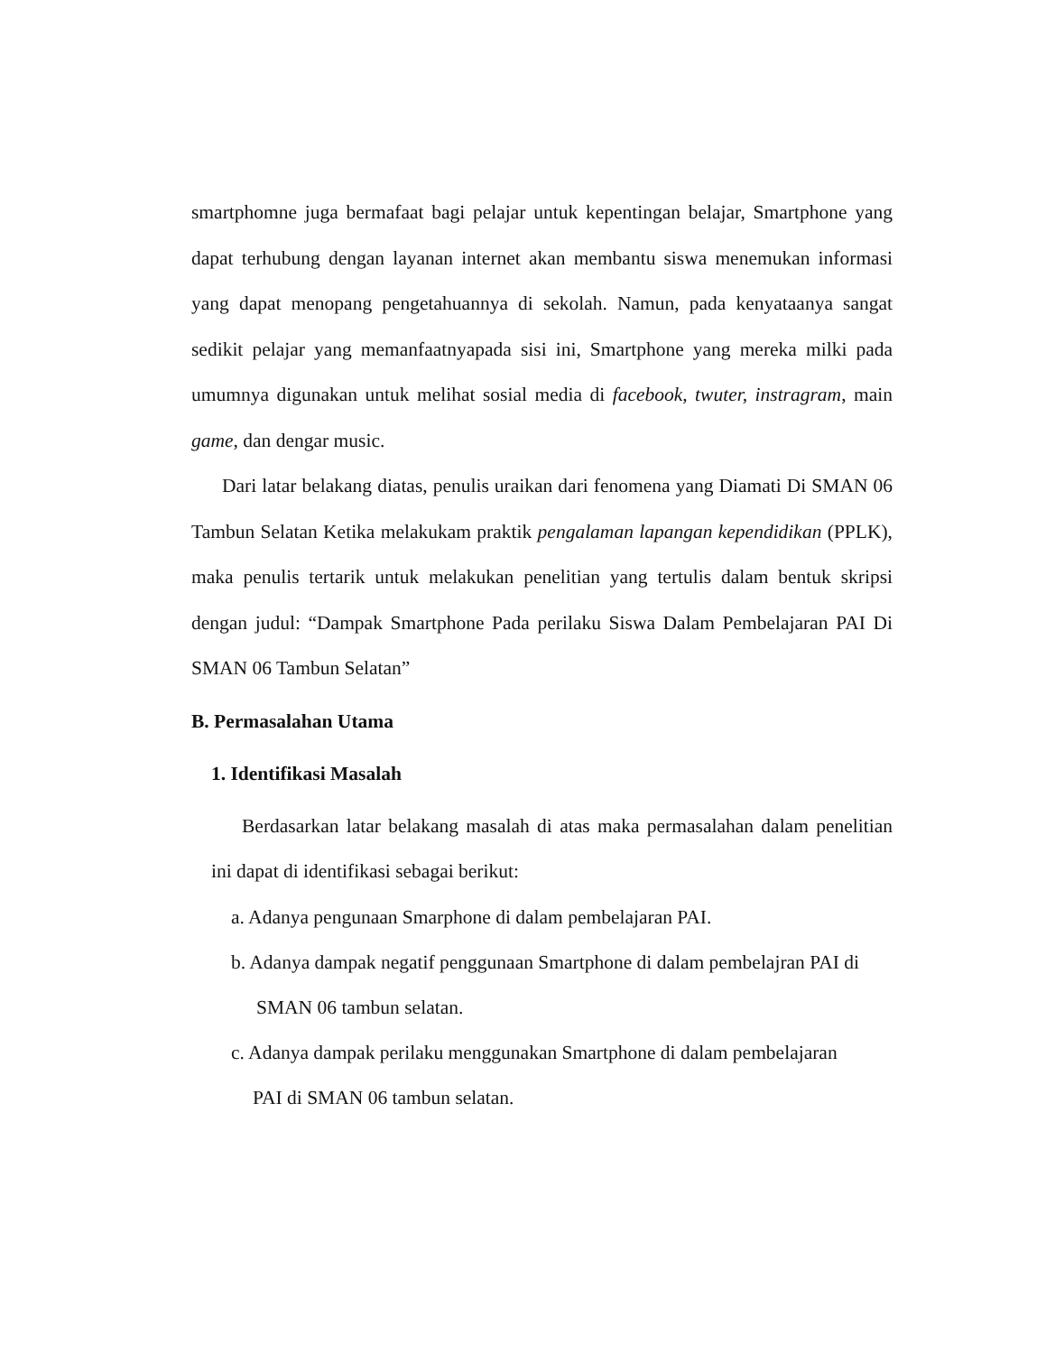smartphomne juga bermafaat bagi pelajar untuk kepentingan belajar, Smartphone yang dapat terhubung dengan layanan internet akan membantu siswa menemukan informasi yang dapat menopang pengetahuannya di sekolah. Namun, pada kenyataanya sangat sedikit pelajar yang memanfaatnyapada sisi ini, Smartphone yang mereka milki pada umumnya digunakan untuk melihat sosial media di facebook, twuter, instragram, main game, dan dengar music.
Dari latar belakang diatas, penulis uraikan dari fenomena yang Diamati Di SMAN 06 Tambun Selatan Ketika melakukam praktik pengalaman lapangan kependidikan (PPLK), maka penulis tertarik untuk melakukan penelitian yang tertulis dalam bentuk skripsi dengan judul: “Dampak Smartphone Pada perilaku Siswa Dalam Pembelajaran PAI Di SMAN 06 Tambun Selatan”
B. Permasalahan Utama
1. Identifikasi Masalah
Berdasarkan latar belakang masalah di atas maka permasalahan dalam penelitian ini dapat di identifikasi sebagai berikut:
a. Adanya pengunaan Smarphone di dalam pembelajaran PAI.
b. Adanya dampak negatif penggunaan Smartphone di dalam pembelajran PAI di
SMAN 06 tambun selatan.
c. Adanya dampak perilaku menggunakan Smartphone di dalam pembelajaran
PAI di SMAN 06 tambun selatan.